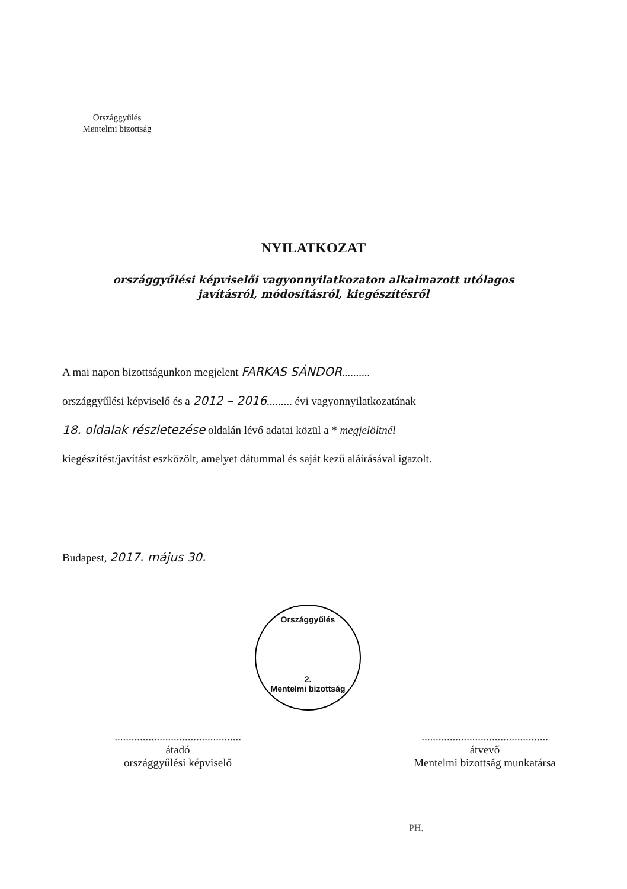Országgyűlés
Mentelmi bizottság
Országgyűlés
2.
Mentelmi bizottság
NYILATKOZAT
országgyűlési képviselői vagyonnyilatkozaton alkalmazott utólagos
javításról, módosításról, kiegészítésről
A mai napon bizottságunkon megjelent FARKAS SÁNDOR..........
országgyűlési képviselő és a 2012 – 2016......... évi vagyonnyilatkozatának
18. oldalak részletezése oldalán lévő adatai közül a * megjelöltnél
kiegészítést/javítást eszközölt, amelyet dátummal és saját kezű aláírásával igazolt.
Budapest, 2017. május 30.
.............................................
átadó
országgyűlési képviselő
.............................................
átvevő
Mentelmi bizottság munkatársa
PH.